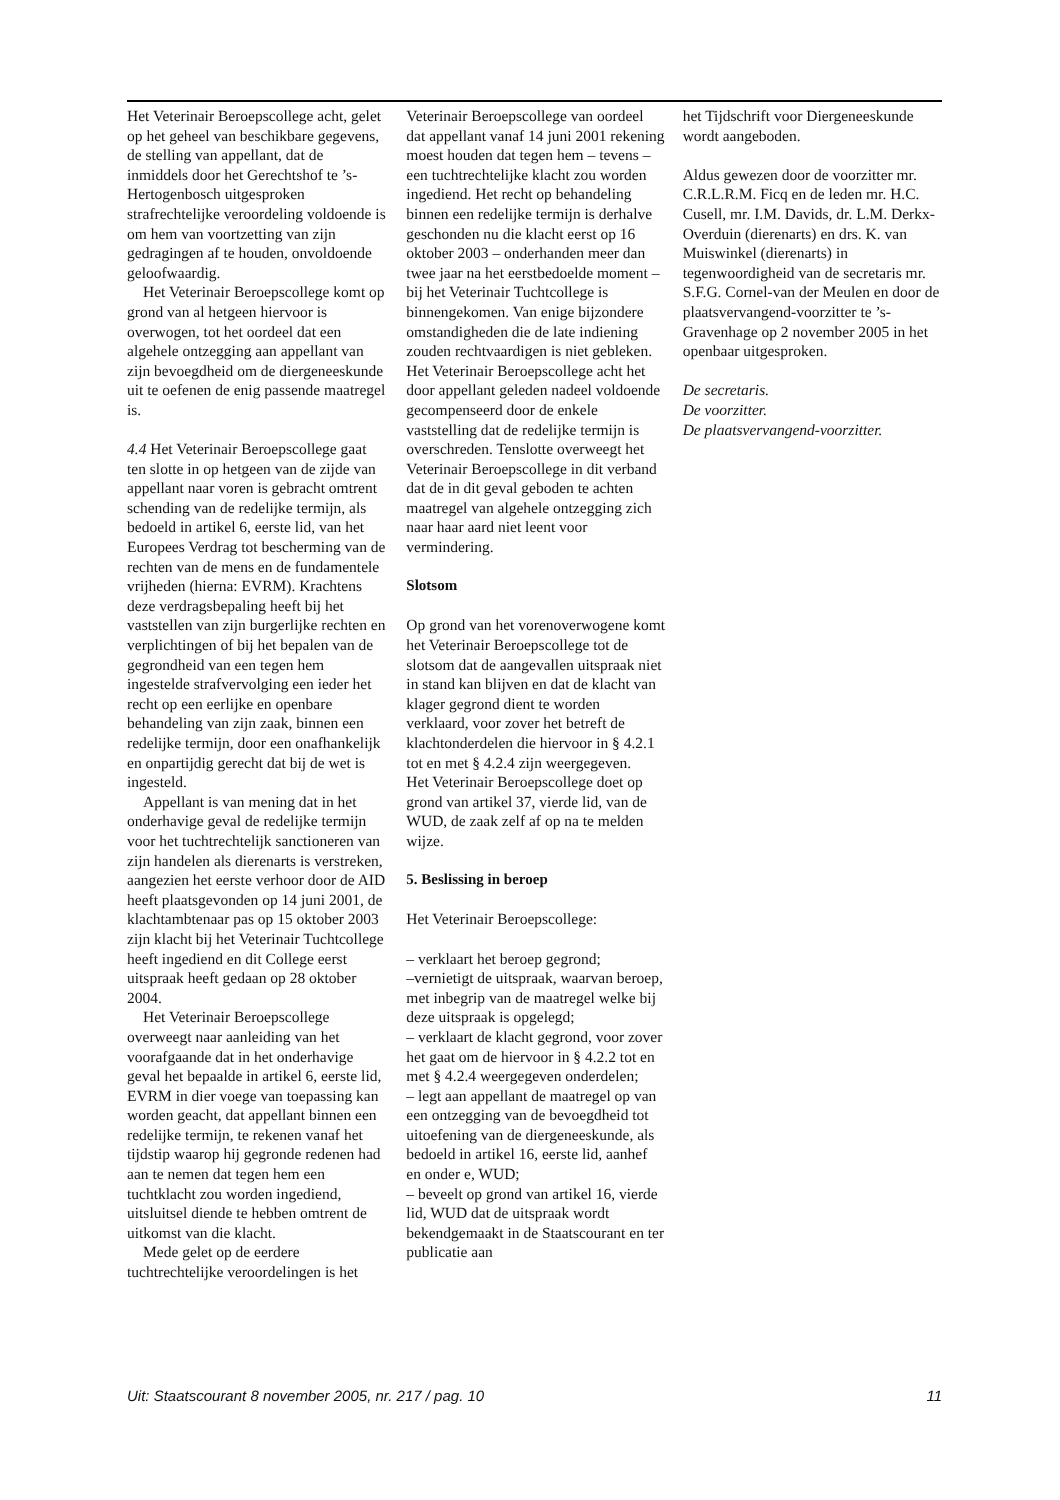Het Veterinair Beroepscollege acht, gelet op het geheel van beschikbare gegevens, de stelling van appellant, dat de inmiddels door het Gerechtshof te ’s-Hertogenbosch uitgesproken strafrechtelijke veroordeling voldoende is om hem van voortzetting van zijn gedragingen af te houden, onvoldoende geloofwaardig.
Het Veterinair Beroepscollege komt op grond van al hetgeen hiervoor is overwogen, tot het oordeel dat een algehele ontzegging aan appellant van zijn bevoegdheid om de diergeneeskunde uit te oefenen de enig passende maatregel is.
4.4 Het Veterinair Beroepscollege gaat ten slotte in op hetgeen van de zijde van appellant naar voren is gebracht omtrent schending van de redelijke termijn, als bedoeld in artikel 6, eerste lid, van het Europees Verdrag tot bescherming van de rechten van de mens en de fundamentele vrijheden (hierna: EVRM). Krachtens deze verdragsbepaling heeft bij het vaststellen van zijn burgerlijke rechten en verplichtingen of bij het bepalen van de gegrondheid van een tegen hem ingestelde strafvervolging een ieder het recht op een eerlijke en openbare behandeling van zijn zaak, binnen een redelijke termijn, door een onafhankelijk en onpartijdig gerecht dat bij de wet is ingesteld.
Appellant is van mening dat in het onderhavige geval de redelijke termijn voor het tuchtrechtelijk sanctioneren van zijn handelen als dierenarts is verstreken, aangezien het eerste verhoor door de AID heeft plaatsgevonden op 14 juni 2001, de klachtambtenaar pas op 15 oktober 2003 zijn klacht bij het Veterinair Tuchtcollege heeft ingediend en dit College eerst uitspraak heeft gedaan op 28 oktober 2004.
Het Veterinair Beroepscollege overweegt naar aanleiding van het voorafgaande dat in het onderhavige geval het bepaalde in artikel 6, eerste lid, EVRM in dier voege van toepassing kan worden geacht, dat appellant binnen een redelijke termijn, te rekenen vanaf het tijdstip waarop hij gegronde redenen had aan te nemen dat tegen hem een tuchtklacht zou worden ingediend, uitsluitsel diende te hebben omtrent de uitkomst van die klacht.
Mede gelet op de eerdere tuchtrechtelijke veroordelingen is het
Veterinair Beroepscollege van oordeel dat appellant vanaf 14 juni 2001 rekening moest houden dat tegen hem – tevens – een tuchtrechtelijke klacht zou worden ingediend. Het recht op behandeling binnen een redelijke termijn is derhalve geschonden nu die klacht eerst op 16 oktober 2003 – onderhanden meer dan twee jaar na het eerstbedoelde moment – bij het Veterinair Tuchtcollege is binnengekomen. Van enige bijzondere omstandigheden die de late indiening zouden rechtvaardigen is niet gebleken. Het Veterinair Beroepscollege acht het door appellant geleden nadeel voldoende gecompenseerd door de enkele vaststelling dat de redelijke termijn is overschreden. Tenslotte overweegt het Veterinair Beroepscollege in dit verband dat de in dit geval geboden te achten maatregel van algehele ontzegging zich naar haar aard niet leent voor vermindering.
Slotsom
Op grond van het vorenoverwogene komt het Veterinair Beroepscollege tot de slotsom dat de aangevallen uitspraak niet in stand kan blijven en dat de klacht van klager gegrond dient te worden verklaard, voor zover het betreft de klachtonderdelen die hiervoor in § 4.2.1 tot en met § 4.2.4 zijn weergegeven.
Het Veterinair Beroepscollege doet op grond van artikel 37, vierde lid, van de WUD, de zaak zelf af op na te melden wijze.
5. Beslissing in beroep
Het Veterinair Beroepscollege:
– verklaart het beroep gegrond;
–vernietigt de uitspraak, waarvan beroep, met inbegrip van de maatregel welke bij deze uitspraak is opgelegd;
– verklaart de klacht gegrond, voor zover het gaat om de hiervoor in § 4.2.2 tot en met § 4.2.4 weergegeven onderdelen;
– legt aan appellant de maatregel op van een ontzegging van de bevoegdheid tot uitoefening van de diergeneeskunde, als bedoeld in artikel 16, eerste lid, aanhef en onder e, WUD;
– beveelt op grond van artikel 16, vierde lid, WUD dat de uitspraak wordt bekendgemaakt in de Staatscourant en ter publicatie aan
het Tijdschrift voor Diergeneeskunde wordt aangeboden.
Aldus gewezen door de voorzitter mr. C.R.L.R.M. Ficq en de leden mr. H.C. Cusell, mr. I.M. Davids, dr. L.M. Derkx-Overduin (dierenarts) en drs. K. van Muiswinkel (dierenarts) in tegenwoordigheid van de secretaris mr. S.F.G. Cornel-van der Meulen en door de plaatsvervangend-voorzitter te ’s-Gravenhage op 2 november 2005 in het openbaar uitgesproken.
De secretaris.
De voorzitter.
De plaatsvervangend-voorzitter.
Uit: Staatscourant 8 november 2005, nr. 217 / pag. 10 11